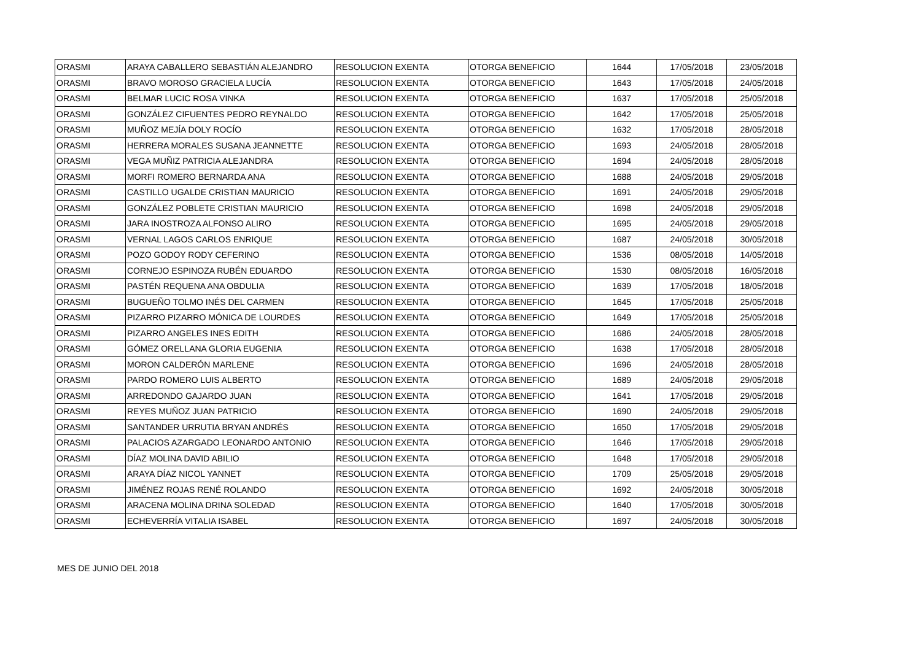| ORASMI | ARAYA CABALLERO SEBASTIÁN ALEJANDRO | RESOLUCION EXENTA | OTORGA BENEFICIO | 1644 | 17/05/2018 | 23/05/2018 |
| ORASMI | BRAVO MOROSO GRACIELA LUCÍA | RESOLUCION EXENTA | OTORGA BENEFICIO | 1643 | 17/05/2018 | 24/05/2018 |
| ORASMI | BELMAR LUCIC ROSA VINKA | RESOLUCION EXENTA | OTORGA BENEFICIO | 1637 | 17/05/2018 | 25/05/2018 |
| ORASMI | GONZÁLEZ CIFUENTES PEDRO REYNALDO | RESOLUCION EXENTA | OTORGA BENEFICIO | 1642 | 17/05/2018 | 25/05/2018 |
| ORASMI | MUÑOZ MEJÍA DOLY ROCÍO | RESOLUCION EXENTA | OTORGA BENEFICIO | 1632 | 17/05/2018 | 28/05/2018 |
| ORASMI | HERRERA MORALES SUSANA JEANNETTE | RESOLUCION EXENTA | OTORGA BENEFICIO | 1693 | 24/05/2018 | 28/05/2018 |
| ORASMI | VEGA MUÑIZ PATRICIA ALEJANDRA | RESOLUCION EXENTA | OTORGA BENEFICIO | 1694 | 24/05/2018 | 28/05/2018 |
| ORASMI | MORFI ROMERO BERNARDA ANA | RESOLUCION EXENTA | OTORGA BENEFICIO | 1688 | 24/05/2018 | 29/05/2018 |
| ORASMI | CASTILLO UGALDE CRISTIAN MAURICIO | RESOLUCION EXENTA | OTORGA BENEFICIO | 1691 | 24/05/2018 | 29/05/2018 |
| ORASMI | GONZÁLEZ POBLETE CRISTIAN MAURICIO | RESOLUCION EXENTA | OTORGA BENEFICIO | 1698 | 24/05/2018 | 29/05/2018 |
| ORASMI | JARA INOSTROZA ALFONSO ALIRO | RESOLUCION EXENTA | OTORGA BENEFICIO | 1695 | 24/05/2018 | 29/05/2018 |
| ORASMI | VERNAL LAGOS CARLOS ENRIQUE | RESOLUCION EXENTA | OTORGA BENEFICIO | 1687 | 24/05/2018 | 30/05/2018 |
| ORASMI | POZO GODOY RODY CEFERINO | RESOLUCION EXENTA | OTORGA BENEFICIO | 1536 | 08/05/2018 | 14/05/2018 |
| ORASMI | CORNEJO ESPINOZA RUBÉN EDUARDO | RESOLUCION EXENTA | OTORGA BENEFICIO | 1530 | 08/05/2018 | 16/05/2018 |
| ORASMI | PASTÉN REQUENA ANA OBDULIA | RESOLUCION EXENTA | OTORGA BENEFICIO | 1639 | 17/05/2018 | 18/05/2018 |
| ORASMI | BUGUEÑO TOLMO INÉS DEL CARMEN | RESOLUCION EXENTA | OTORGA BENEFICIO | 1645 | 17/05/2018 | 25/05/2018 |
| ORASMI | PIZARRO PIZARRO MÓNICA DE LOURDES | RESOLUCION EXENTA | OTORGA BENEFICIO | 1649 | 17/05/2018 | 25/05/2018 |
| ORASMI | PIZARRO ANGELES INES EDITH | RESOLUCION EXENTA | OTORGA BENEFICIO | 1686 | 24/05/2018 | 28/05/2018 |
| ORASMI | GÓMEZ ORELLANA GLORIA EUGENIA | RESOLUCION EXENTA | OTORGA BENEFICIO | 1638 | 17/05/2018 | 28/05/2018 |
| ORASMI | MORON CALDERÓN MARLENE | RESOLUCION EXENTA | OTORGA BENEFICIO | 1696 | 24/05/2018 | 28/05/2018 |
| ORASMI | PARDO ROMERO LUIS ALBERTO | RESOLUCION EXENTA | OTORGA BENEFICIO | 1689 | 24/05/2018 | 29/05/2018 |
| ORASMI | ARREDONDO GAJARDO JUAN | RESOLUCION EXENTA | OTORGA BENEFICIO | 1641 | 17/05/2018 | 29/05/2018 |
| ORASMI | REYES MUÑOZ JUAN PATRICIO | RESOLUCION EXENTA | OTORGA BENEFICIO | 1690 | 24/05/2018 | 29/05/2018 |
| ORASMI | SANTANDER URRUTIA BRYAN ANDRÉS | RESOLUCION EXENTA | OTORGA BENEFICIO | 1650 | 17/05/2018 | 29/05/2018 |
| ORASMI | PALACIOS AZARGADO LEONARDO ANTONIO | RESOLUCION EXENTA | OTORGA BENEFICIO | 1646 | 17/05/2018 | 29/05/2018 |
| ORASMI | DÍAZ MOLINA DAVID ABILIO | RESOLUCION EXENTA | OTORGA BENEFICIO | 1648 | 17/05/2018 | 29/05/2018 |
| ORASMI | ARAYA DÍAZ NICOL YANNET | RESOLUCION EXENTA | OTORGA BENEFICIO | 1709 | 25/05/2018 | 29/05/2018 |
| ORASMI | JIMÉNEZ ROJAS RENÉ ROLANDO | RESOLUCION EXENTA | OTORGA BENEFICIO | 1692 | 24/05/2018 | 30/05/2018 |
| ORASMI | ARACENA MOLINA DRINA SOLEDAD | RESOLUCION EXENTA | OTORGA BENEFICIO | 1640 | 17/05/2018 | 30/05/2018 |
| ORASMI | ECHEVERRÍA VITALIA ISABEL | RESOLUCION EXENTA | OTORGA BENEFICIO | 1697 | 24/05/2018 | 30/05/2018 |
MES DE JUNIO DEL 2018